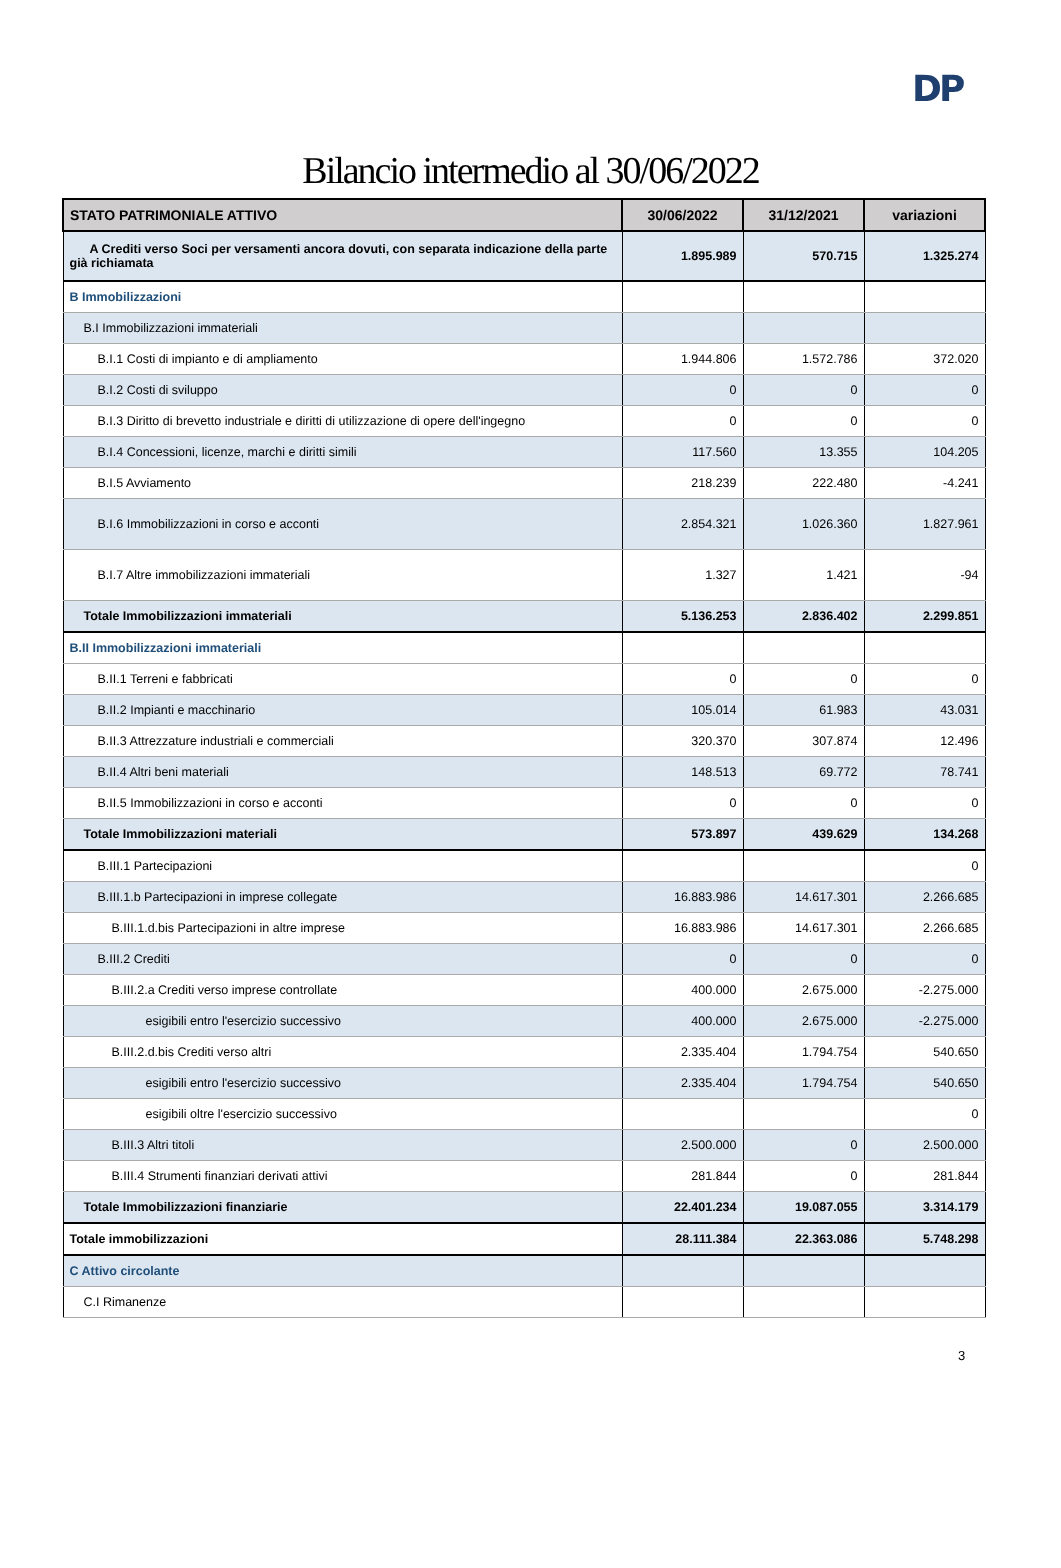DP
Bilancio intermedio al 30/06/2022
| STATO PATRIMONIALE ATTIVO | 30/06/2022 | 31/12/2021 | variazioni |
| --- | --- | --- | --- |
| A Crediti verso Soci per versamenti ancora dovuti, con separata indicazione della parte già richiamata | 1.895.989 | 570.715 | 1.325.274 |
| B Immobilizzazioni | | | |
| B.I Immobilizzazioni immateriali | | | |
| B.I.1 Costi di impianto e di ampliamento | 1.944.806 | 1.572.786 | 372.020 |
| B.I.2 Costi di sviluppo | 0 | 0 | 0 |
| B.I.3 Diritto di brevetto industriale e diritti di utilizzazione di opere dell'ingegno | 0 | 0 | 0 |
| B.I.4 Concessioni, licenze, marchi e diritti simili | 117.560 | 13.355 | 104.205 |
| B.I.5 Avviamento | 218.239 | 222.480 | -4.241 |
| B.I.6 Immobilizzazioni in corso e acconti | 2.854.321 | 1.026.360 | 1.827.961 |
| B.I.7 Altre immobilizzazioni immateriali | 1.327 | 1.421 | -94 |
| Totale Immobilizzazioni immateriali | 5.136.253 | 2.836.402 | 2.299.851 |
| B.II Immobilizzazioni immateriali | | | |
| B.II.1 Terreni e fabbricati | 0 | 0 | 0 |
| B.II.2 Impianti e macchinario | 105.014 | 61.983 | 43.031 |
| B.II.3 Attrezzature industriali e commerciali | 320.370 | 307.874 | 12.496 |
| B.II.4 Altri beni materiali | 148.513 | 69.772 | 78.741 |
| B.II.5 Immobilizzazioni in corso e acconti | 0 | 0 | 0 |
| Totale Immobilizzazioni materiali | 573.897 | 439.629 | 134.268 |
| B.III.1 Partecipazioni | | | 0 |
| B.III.1.b Partecipazioni in imprese collegate | 16.883.986 | 14.617.301 | 2.266.685 |
| B.III.1.d.bis Partecipazioni in altre imprese | 16.883.986 | 14.617.301 | 2.266.685 |
| B.III.2 Crediti | 0 | 0 | 0 |
| B.III.2.a Crediti verso imprese controllate | 400.000 | 2.675.000 | -2.275.000 |
| esigibili entro l'esercizio successivo | 400.000 | 2.675.000 | -2.275.000 |
| B.III.2.d.bis Crediti verso altri | 2.335.404 | 1.794.754 | 540.650 |
| esigibili entro l'esercizio successivo | 2.335.404 | 1.794.754 | 540.650 |
| esigibili oltre l'esercizio successivo | | | 0 |
| B.III.3 Altri titoli | 2.500.000 | 0 | 2.500.000 |
| B.III.4 Strumenti finanziari derivati attivi | 281.844 | 0 | 281.844 |
| Totale Immobilizzazioni finanziarie | 22.401.234 | 19.087.055 | 3.314.179 |
| Totale immobilizzazioni | 28.111.384 | 22.363.086 | 5.748.298 |
| C Attivo circolante | | | |
| C.I Rimanenze | | | |
3